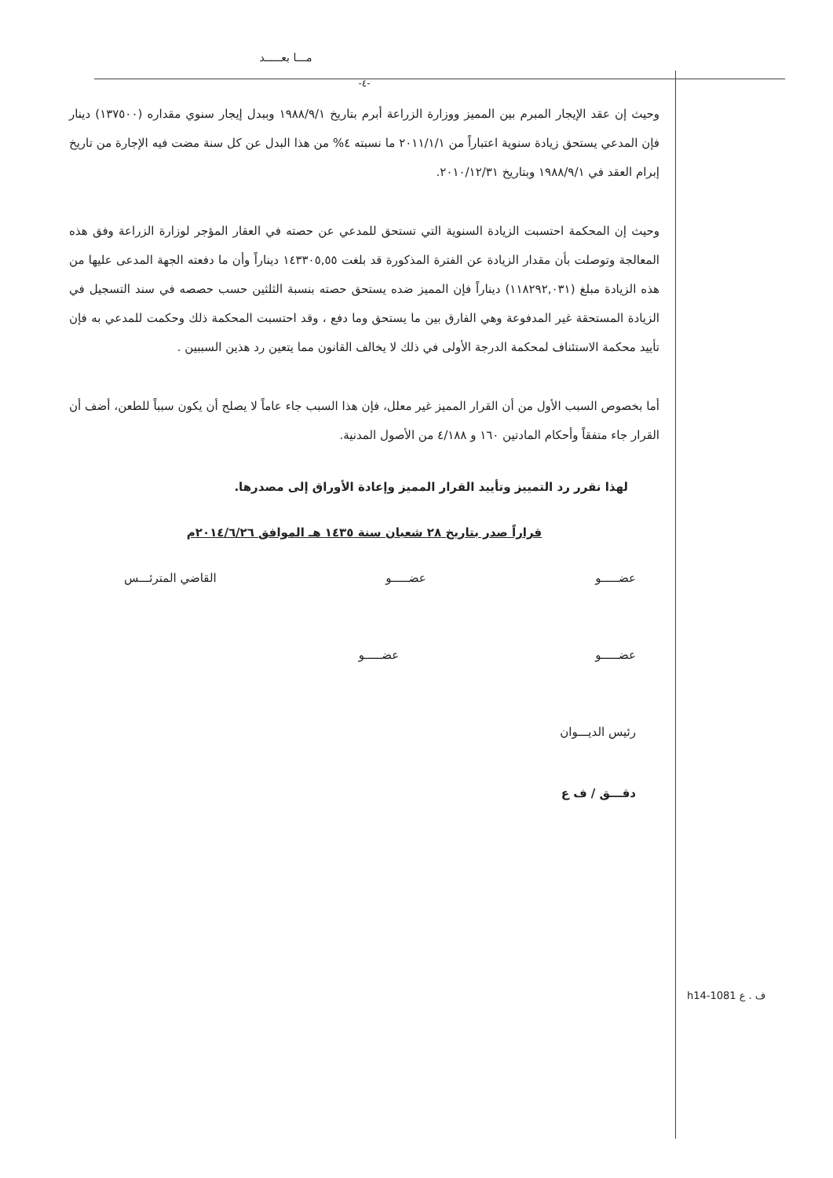مـــا بعـــــد
-٤-
وحيث إن عقد الإيجار المبرم بين المميز ووزارة الزراعة أبرم بتاريخ ١٩٨٨/٩/١ وببدل إيجار سنوي مقداره (١٣٧٥٠٠) دينار فإن المدعي يستحق زيادة سنوية اعتباراً من ٢٠١١/١/١ ما نسبته ٤% من هذا البدل عن كل سنة مضت فيه الإجارة من تاريخ إبرام العقد في ١٩٨٨/٩/١ وبتاريخ ٢٠١٠/١٢/٣١.
وحيث إن المحكمة احتسبت الزيادة السنوية التي تستحق للمدعي عن حصته في العقار المؤجر لوزارة الزراعة وفق هذه المعالجة وتوصلت بأن مقدار الزيادة عن الفترة المذكورة قد بلغت ١٤٣٣٠٥,٥٥ ديناراً وأن ما دفعته الجهة المدعى عليها من هذه الزيادة مبلغ (١١٨٢٩٢,٠٣١) ديناراً فإن المميز ضده يستحق حصته بنسبة الثلثين حسب حصصه في سند التسجيل في الزيادة المستحقة غير المدفوعة وهي الفارق بين ما يستحق وما دفع ، وقد احتسبت المحكمة ذلك وحكمت للمدعي به فإن تأييد محكمة الاستئناف لمحكمة الدرجة الأولى في ذلك لا يخالف القانون مما يتعين رد هذين السببين .
أما بخصوص السبب الأول من أن القرار المميز غير معلل، فإن هذا السبب جاء عاماً لا يصلح أن يكون سبباً للطعن، أضف أن القرار جاء متفقاً وأحكام المادتين ١٦٠ و ٤/١٨٨ من الأصول المدنية.
لهذا نقرر رد التمييز وتأييد القرار المميز وإعادة الأوراق إلى مصدرها.
قراراً صدر بتاريخ ٢٨ شعبان سنة ١٤٣٥ هـ الموافق ٢٠١٤/٦/٢٦م
عضـــــو عضـــــو القاضي المترئـــس
عضـــــو عضـــــو
رئيس الديـــوان
دقـــق / ف ع
h14-1081 ف . ع